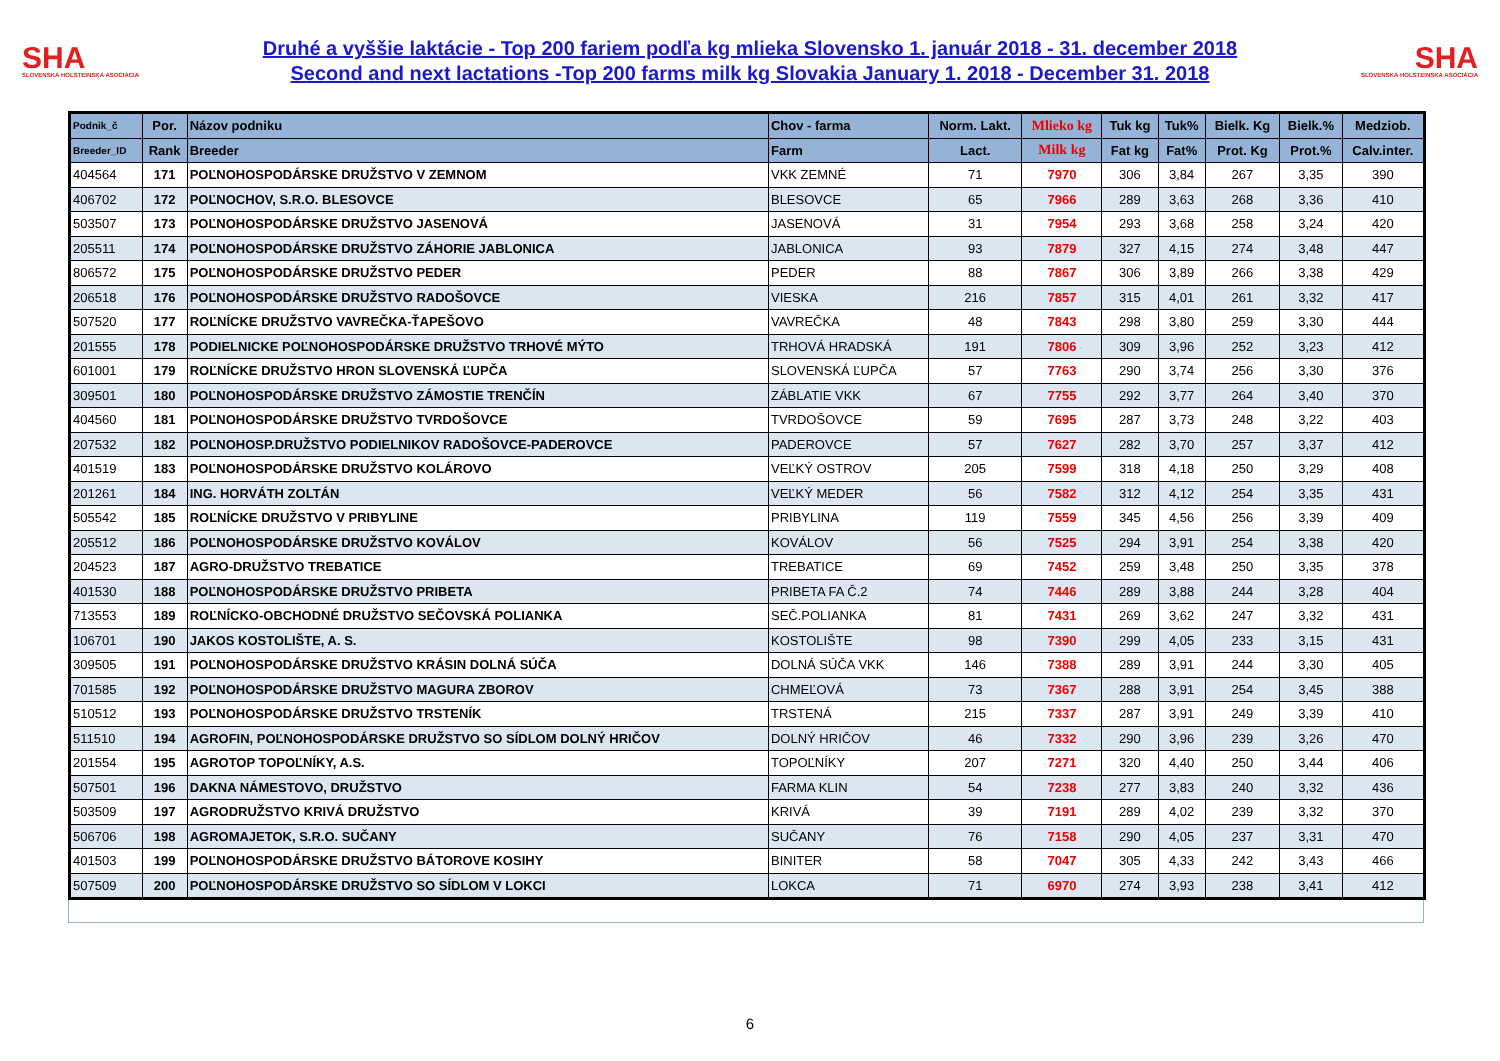SHA
SLOVENSKÁ HOLSTEINSKÁ ASOCIÁCIA
Druhé a vyššie laktácie - Top 200 fariem podľa kg mlieka Slovensko 1. január 2018 - 31. december 2018
Second and next lactations -Top 200 farms milk kg Slovakia January 1. 2018 - December 31. 2018
SHA
SLOVENSKÁ HOLSTEINSKÁ ASOCIÁCIA
| Podnik_č | Por. | Názov podniku | Chov - farma | Norm. Lakt. | Mlieko kg | Tuk kg | Tuk% | Bielk. Kg | Bielk.% | Medziob. |
| --- | --- | --- | --- | --- | --- | --- | --- | --- | --- | --- |
| Breeder_ID | Rank | Breeder | Farm | Lact. | Milk kg | Fat kg | Fat% | Prot. Kg | Prot.% | Calv.inter. |
| 404564 | 171 | POĽNOHOSPODÁRSKE DRUŽSTVO V ZEMNOM | VKK ZEMNÉ | 71 | 7970 | 306 | 3,84 | 267 | 3,35 | 390 |
| 406702 | 172 | POĽNOCHOV, S.R.O. BLESOVCE | BLESOVCE | 65 | 7966 | 289 | 3,63 | 268 | 3,36 | 410 |
| 503507 | 173 | POĽNOHOSPODÁRSKE DRUŽSTVO JASENOVÁ | JASENOVÁ | 31 | 7954 | 293 | 3,68 | 258 | 3,24 | 420 |
| 205511 | 174 | POĽNOHOSPODÁRSKE DRUŽSTVO ZÁHORIE JABLONICA | JABLONICA | 93 | 7879 | 327 | 4,15 | 274 | 3,48 | 447 |
| 806572 | 175 | POĽNOHOSPODÁRSKE DRUŽSTVO PEDER | PEDER | 88 | 7867 | 306 | 3,89 | 266 | 3,38 | 429 |
| 206518 | 176 | POĽNOHOSPODÁRSKE DRUŽSTVO RADOŠOVCE | VIESKA | 216 | 7857 | 315 | 4,01 | 261 | 3,32 | 417 |
| 507520 | 177 | ROĽNÍCKE DRUŽSTVO VAVREČKA-ŤAPEŠOVO | VAVREČKA | 48 | 7843 | 298 | 3,80 | 259 | 3,30 | 444 |
| 201555 | 178 | PODIELNICKE POĽNOHOSPODÁRSKE DRUŽSTVO TRHOVÉ MÝTO | TRHOVÁ HRADSKÁ | 191 | 7806 | 309 | 3,96 | 252 | 3,23 | 412 |
| 601001 | 179 | ROĽNÍCKE DRUŽSTVO HRON SLOVENSKÁ ĽUPČA | SLOVENSKÁ ĽUPČA | 57 | 7763 | 290 | 3,74 | 256 | 3,30 | 376 |
| 309501 | 180 | POĽNOHOSPODÁRSKE DRUŽSTVO ZÁMOSTIE TRENČÍN | ZÁBLATIE VKK | 67 | 7755 | 292 | 3,77 | 264 | 3,40 | 370 |
| 404560 | 181 | POĽNOHOSPODÁRSKE DRUŽSTVO TVRDOŠOVCE | TVRDOŠOVCE | 59 | 7695 | 287 | 3,73 | 248 | 3,22 | 403 |
| 207532 | 182 | POĽNOHOSP.DRUŽSTVO PODIELNIKOV RADOŠOVCE-PADEROVCE | PADEROVCE | 57 | 7627 | 282 | 3,70 | 257 | 3,37 | 412 |
| 401519 | 183 | POĽNOHOSPODÁRSKE DRUŽSTVO KOLÁROVO | VEĽKÝ OSTROV | 205 | 7599 | 318 | 4,18 | 250 | 3,29 | 408 |
| 201261 | 184 | ING. HORVÁTH ZOLTÁN | VEĽKÝ MEDER | 56 | 7582 | 312 | 4,12 | 254 | 3,35 | 431 |
| 505542 | 185 | ROĽNÍCKE DRUŽSTVO V PRIBYLINE | PRIBYLINA | 119 | 7559 | 345 | 4,56 | 256 | 3,39 | 409 |
| 205512 | 186 | POĽNOHOSPODÁRSKE DRUŽSTVO KOVÁLOV | KOVÁLOV | 56 | 7525 | 294 | 3,91 | 254 | 3,38 | 420 |
| 204523 | 187 | AGRO-DRUŽSTVO TREBATICE | TREBATICE | 69 | 7452 | 259 | 3,48 | 250 | 3,35 | 378 |
| 401530 | 188 | POĽNOHOSPODÁRSKE DRUŽSTVO PRIBETA | PRIBETA FA Č.2 | 74 | 7446 | 289 | 3,88 | 244 | 3,28 | 404 |
| 713553 | 189 | ROĽNÍCKO-OBCHODNÉ DRUŽSTVO SEČOVSKÁ POLIANKA | SEČ.POLIANKA | 81 | 7431 | 269 | 3,62 | 247 | 3,32 | 431 |
| 106701 | 190 | JAKOS KOSTOLIŠTE, A. S. | KOSTOLIŠTE | 98 | 7390 | 299 | 4,05 | 233 | 3,15 | 431 |
| 309505 | 191 | POĽNOHOSPODÁRSKE DRUŽSTVO KRÁSIN DOLNÁ SÚČA | DOLNÁ SÚČA VKK | 146 | 7388 | 289 | 3,91 | 244 | 3,30 | 405 |
| 701585 | 192 | POĽNOHOSPODÁRSKE DRUŽSTVO MAGURA ZBOROV | CHMEĽOVÁ | 73 | 7367 | 288 | 3,91 | 254 | 3,45 | 388 |
| 510512 | 193 | POĽNOHOSPODÁRSKE DRUŽSTVO TRSTENÍK | TRSTENÁ | 215 | 7337 | 287 | 3,91 | 249 | 3,39 | 410 |
| 511510 | 194 | AGROFIN, POĽNOHOSPODÁRSKE DRUŽSTVO SO SÍDLOM DOLNÝ HRIČOV | DOLNÝ HRIČOV | 46 | 7332 | 290 | 3,96 | 239 | 3,26 | 470 |
| 201554 | 195 | AGROTOP TOPOĽNÍKY, A.S. | TOPOĽNÍKY | 207 | 7271 | 320 | 4,40 | 250 | 3,44 | 406 |
| 507501 | 196 | DAKNA NÁMESTOVO, DRUŽSTVO | FARMA KLIN | 54 | 7238 | 277 | 3,83 | 240 | 3,32 | 436 |
| 503509 | 197 | AGRODRUŽSTVO KRIVÁ DRUŽSTVO | KRIVÁ | 39 | 7191 | 289 | 4,02 | 239 | 3,32 | 370 |
| 506706 | 198 | AGROMAJETOK, S.R.O. SUČANY | SUČANY | 76 | 7158 | 290 | 4,05 | 237 | 3,31 | 470 |
| 401503 | 199 | POĽNOHOSPODÁRSKE DRUŽSTVO BÁTOROVE KOSIHY | BINITER | 58 | 7047 | 305 | 4,33 | 242 | 3,43 | 466 |
| 507509 | 200 | POĽNOHOSPODÁRSKE DRUŽSTVO SO SÍDLOM V LOKCI | LOKCA | 71 | 6970 | 274 | 3,93 | 238 | 3,41 | 412 |
6